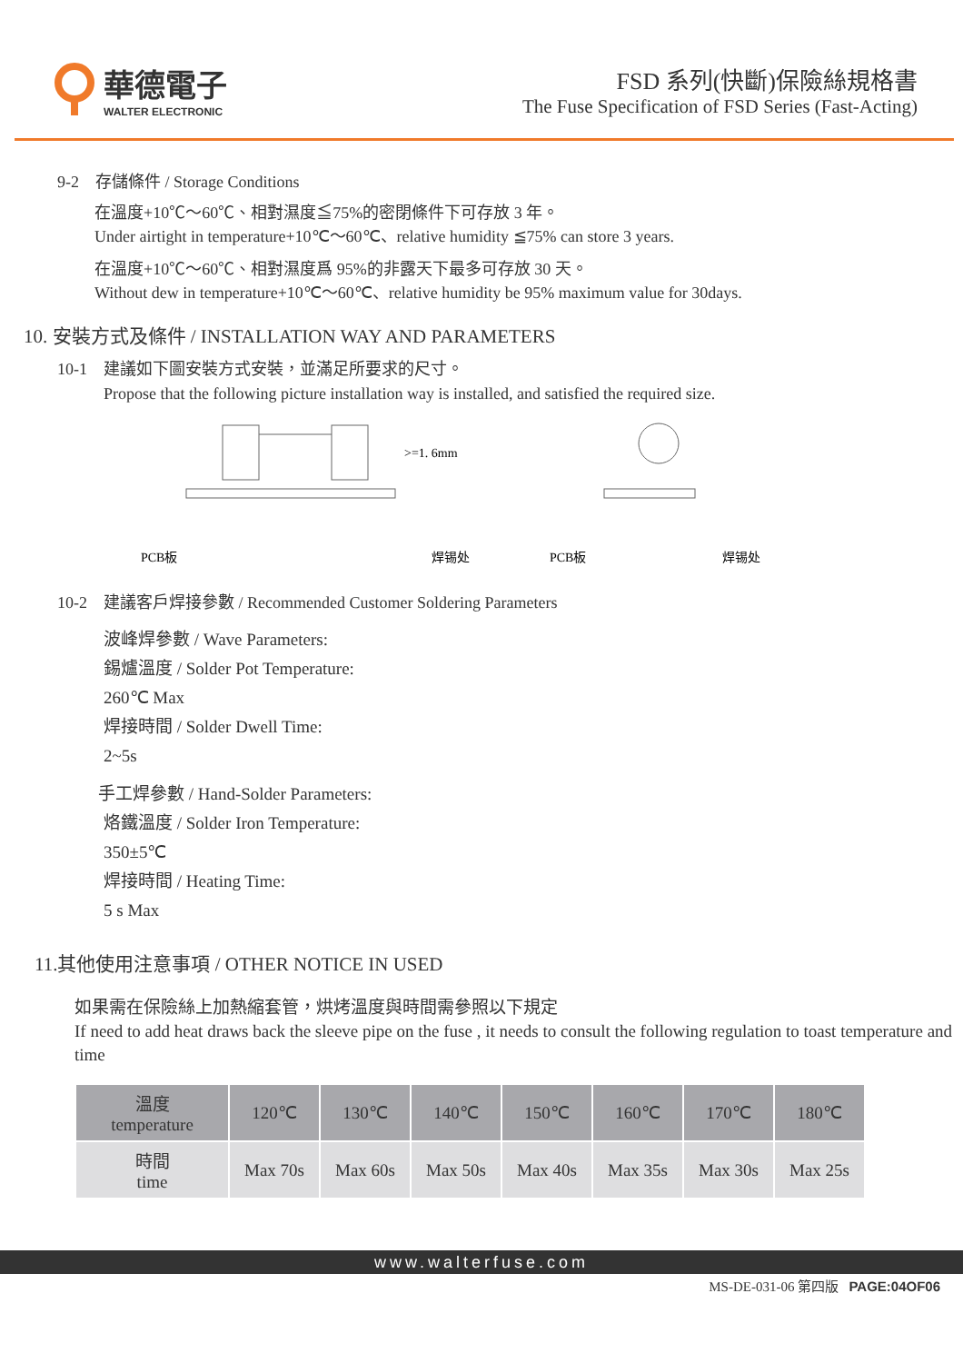華德電子
WALTER ELECTRONIC
FSD 系列(快斷)保險絲規格書
The Fuse Specification of FSD Series (Fast-Acting)
9-2　存儲條件 / Storage Conditions
在溫度+10℃～60℃、相對濕度≦75%的密閉條件下可存放 3 年。
Under airtight in temperature+10℃～60℃、relative humidity ≦75% can store 3 years.
在溫度+10℃～60℃、相對濕度爲 95%的非露天下最多可存放 30 天。
Without dew in temperature+10℃～60℃、relative humidity be 95% maximum value for 30days.
10. 安裝方式及條件 / INSTALLATION WAY AND PARAMETERS
10-1　建議如下圖安裝方式安裝，並滿足所要求的尺寸。
Propose that the following picture installation way is installed, and satisfied the required size.
>=1. 6mm
PCB板
焊锡处
PCB板
焊锡处
10-2　建議客戶焊接參數 / Recommended Customer Soldering Parameters
波峰焊參數 / Wave Parameters:
錫爐溫度 / Solder Pot Temperature:
260℃ Max
焊接時間 / Solder Dwell Time:
2~5s
手工焊參數 / Hand-Solder Parameters:
烙鐵溫度 / Solder Iron Temperature:
350±5℃
焊接時間 / Heating Time:
5 s Max
11.其他使用注意事項 / OTHER NOTICE IN USED
如果需在保險絲上加熱縮套管，烘烤溫度與時間需參照以下規定
If need to add heat draws back the sleeve pipe on the fuse , it needs to consult the following regulation to toast temperature and time
| 溫度 temperature | 120℃ | 130℃ | 140℃ | 150℃ | 160℃ | 170℃ | 180℃ |
| 時間 time | Max 70s | Max 60s | Max 50s | Max 40s | Max 35s | Max 30s | Max 25s |
www.walterfuse.com
MS-DE-031-06 第四版 PAGE:04OF06